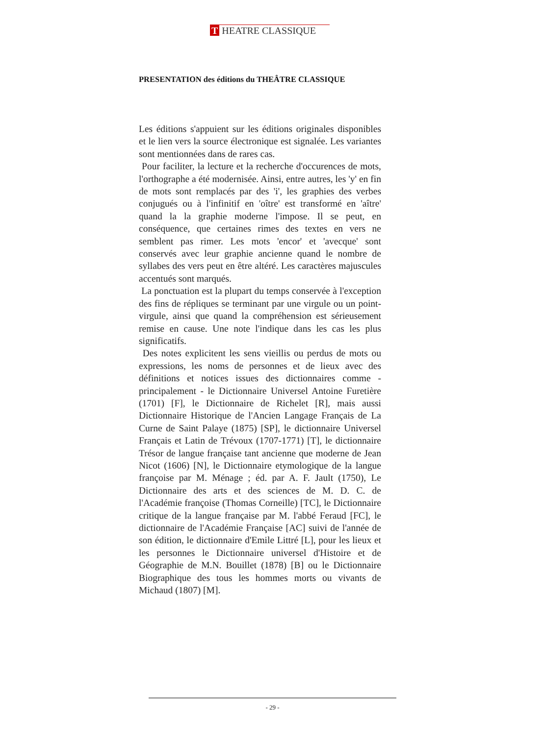T HEATRE CLASSIQUE
PRESENTATION des éditions du THEÂTRE CLASSIQUE
Les éditions s'appuient sur les éditions originales disponibles et le lien vers la source électronique est signalée. Les variantes sont mentionnées dans de rares cas.
Pour faciliter, la lecture et la recherche d'occurences de mots, l'orthographe a été modernisée. Ainsi, entre autres, les 'y' en fin de mots sont remplacés par des 'i', les graphies des verbes conjugués ou à l'infinitif en 'oître' est transformé en 'aître' quand la la graphie moderne l'impose. Il se peut, en conséquence, que certaines rimes des textes en vers ne semblent pas rimer. Les mots 'encor' et 'avecque' sont conservés avec leur graphie ancienne quand le nombre de syllabes des vers peut en être altéré. Les caractères majuscules accentués sont marqués.
La ponctuation est la plupart du temps conservée à l'exception des fins de répliques se terminant par une virgule ou un point-virgule, ainsi que quand la compréhension est sérieusement remise en cause. Une note l'indique dans les cas les plus significatifs.
Des notes explicitent les sens vieillis ou perdus de mots ou expressions, les noms de personnes et de lieux avec des définitions et notices issues des dictionnaires comme - principalement - le Dictionnaire Universel Antoine Furetière (1701) [F], le Dictionnaire de Richelet [R], mais aussi Dictionnaire Historique de l'Ancien Langage Français de La Curne de Saint Palaye (1875) [SP], le dictionnaire Universel Français et Latin de Trévoux (1707-1771) [T], le dictionnaire Trésor de langue française tant ancienne que moderne de Jean Nicot (1606) [N], le Dictionnaire etymologique de la langue françoise par M. Ménage ; éd. par A. F. Jault (1750), Le Dictionnaire des arts et des sciences de M. D. C. de l'Académie françoise (Thomas Corneille) [TC], le Dictionnaire critique de la langue française par M. l'abbé Feraud [FC], le dictionnaire de l'Académie Française [AC] suivi de l'année de son édition, le dictionnaire d'Emile Littré [L], pour les lieux et les personnes le Dictionnaire universel d'Histoire et de Géographie de M.N. Bouillet (1878) [B] ou le Dictionnaire Biographique des tous les hommes morts ou vivants de Michaud (1807) [M].
- 29 -